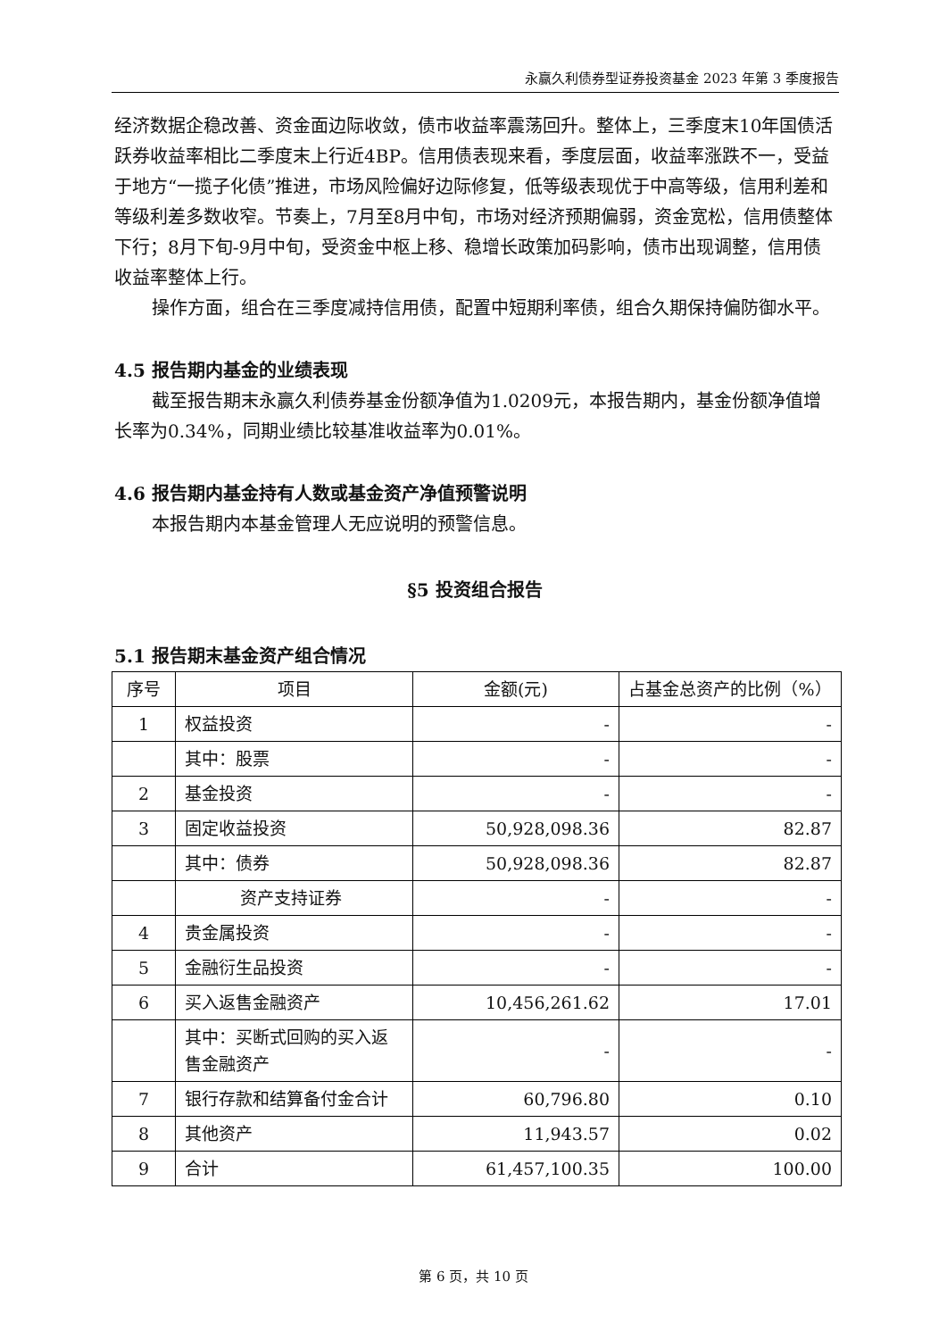永赢久利债券型证券投资基金 2023 年第 3 季度报告
经济数据企稳改善、资金面边际收敛，债市收益率震荡回升。整体上，三季度末10年国债活跃券收益率相比二季度末上行近4BP。信用债表现来看，季度层面，收益率涨跌不一，受益于地方“一揽子化债”推进，市场风险偏好边际修复，低等级表现优于中高等级，信用利差和等级利差多数收窄。节奏上，7月至8月中旬，市场对经济预期偏弱，资金宽松，信用债整体下行；8月下旬-9月中旬，受资金中枢上移、稳增长政策加码影响，债市出现调整，信用债收益率整体上行。
操作方面，组合在三季度减持信用债，配置中短期利率债，组合久期保持偏防御水平。
4.5 报告期内基金的业绩表现
截至报告期末永赢久利债券基金份额净值为1.0209元，本报告期内，基金份额净值增长率为0.34%，同期业绩比较基准收益率为0.01%。
4.6 报告期内基金持有人数或基金资产净值预警说明
本报告期内本基金管理人无应说明的预警信息。
§5 投资组合报告
5.1 报告期末基金资产组合情况
| 序号 | 项目 | 金额(元) | 占基金总资产的比例（%） |
| --- | --- | --- | --- |
| 1 | 权益投资 | - | - |
| | 其中：股票 | - | - |
| 2 | 基金投资 | - | - |
| 3 | 固定收益投资 | 50,928,098.36 | 82.87 |
| | 其中：债券 | 50,928,098.36 | 82.87 |
| | 资产支持证券 | - | - |
| 4 | 贵金属投资 | - | - |
| 5 | 金融衍生品投资 | - | - |
| 6 | 买入返售金融资产 | 10,456,261.62 | 17.01 |
| | 其中：买断式回购的买入返售金融资产 | - | - |
| 7 | 银行存款和结算备付金合计 | 60,796.80 | 0.10 |
| 8 | 其他资产 | 11,943.57 | 0.02 |
| 9 | 合计 | 61,457,100.35 | 100.00 |
第 6 页，共 10 页